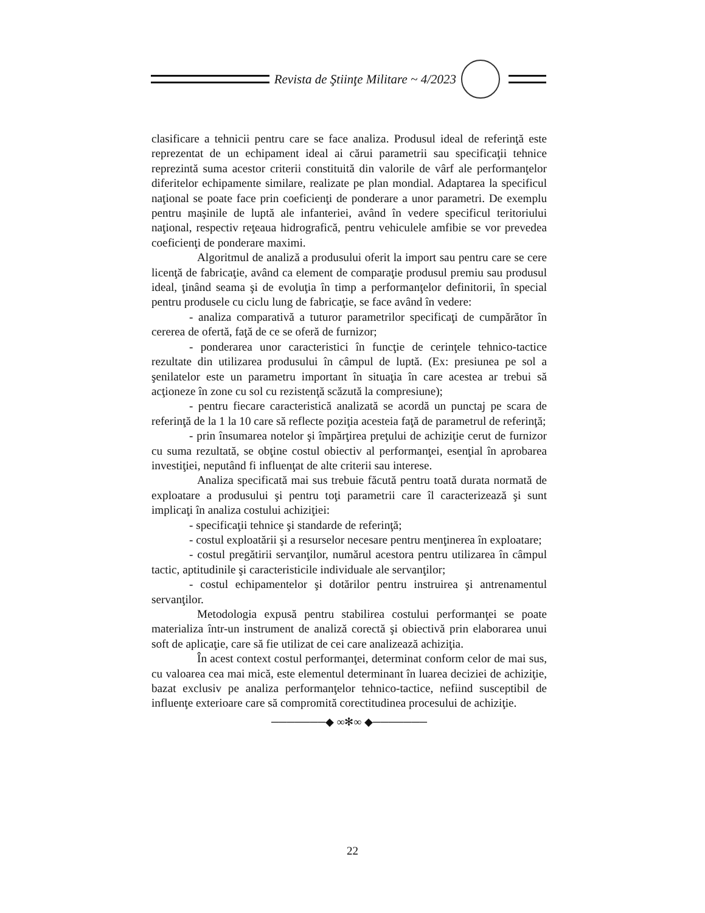Revista de Ştiinţe Militare ~ 4/2023
clasificare a tehnicii pentru care se face analiza. Produsul ideal de referinţă este reprezentat de un echipament ideal ai cărui parametrii sau specificaţii tehnice reprezintă suma acestor criterii constituită din valorile de vârf ale performanţelor diferitelor echipamente similare, realizate pe plan mondial. Adaptarea la specificul naţional se poate face prin coeficienţi de ponderare a unor parametri. De exemplu pentru maşinile de luptă ale infanteriei, având în vedere specificul teritoriului naţional, respectiv reţeaua hidrografică, pentru vehiculele amfibie se vor prevedea coeficienţi de ponderare maximi.
Algoritmul de analiză a produsului oferit la import sau pentru care se cere licenţă de fabricaţie, având ca element de comparaţie produsul premiu sau produsul ideal, ţinând seama şi de evoluţia în timp a performanţelor definitorii, în special pentru produsele cu ciclu lung de fabricaţie, se face având în vedere:
- analiza comparativă a tuturor parametrilor specificaţi de cumpărător în cererea de ofertă, faţă de ce se oferă de furnizor;
- ponderarea unor caracteristici în funcţie de cerinţele tehnico-tactice rezultate din utilizarea produsului în câmpul de luptă. (Ex: presiunea pe sol a şenilatelor este un parametru important în situaţia în care acestea ar trebui să acţioneze în zone cu sol cu rezistenţă scăzută la compresiune);
- pentru fiecare caracteristică analizată se acordă un punctaj pe scara de referinţă de la 1 la 10 care să reflecte poziţia acesteia faţă de parametrul de referinţă;
- prin însumarea notelor şi împărţirea preţului de achiziţie cerut de furnizor cu suma rezultată, se obţine costul obiectiv al performanţei, esenţial în aprobarea investiţiei, neputând fi influenţat de alte criterii sau interese.
Analiza specificată mai sus trebuie făcută pentru toată durata normată de exploatare a produsului şi pentru toţi parametrii care îl caracterizează şi sunt implicaţi în analiza costului achiziţiei:
- specificaţii tehnice şi standarde de referinţă;
- costul exploatării şi a resurselor necesare pentru menţinerea în exploatare;
- costul pregătirii servanţilor, numărul acestora pentru utilizarea în câmpul tactic, aptitudinile şi caracteristicile individuale ale servanţilor;
- costul echipamentelor şi dotărilor pentru instruirea şi antrenamentul servanţilor.
Metodologia expusă pentru stabilirea costului performanţei se poate materializa într-un instrument de analiză corectă şi obiectivă prin elaborarea unui soft de aplicaţie, care să fie utilizat de cei care analizează achiziţia.
În acest context costul performanţei, determinat conform celor de mai sus, cu valoarea cea mai mică, este elementul determinant în luarea deciziei de achiziţie, bazat exclusiv pe analiza performanţelor tehnico-tactice, nefiind susceptibil de influenţe exterioare care să compromită corectitudinea procesului de achiziţie.
───────◆ ∞✻∞ ◆───────
22